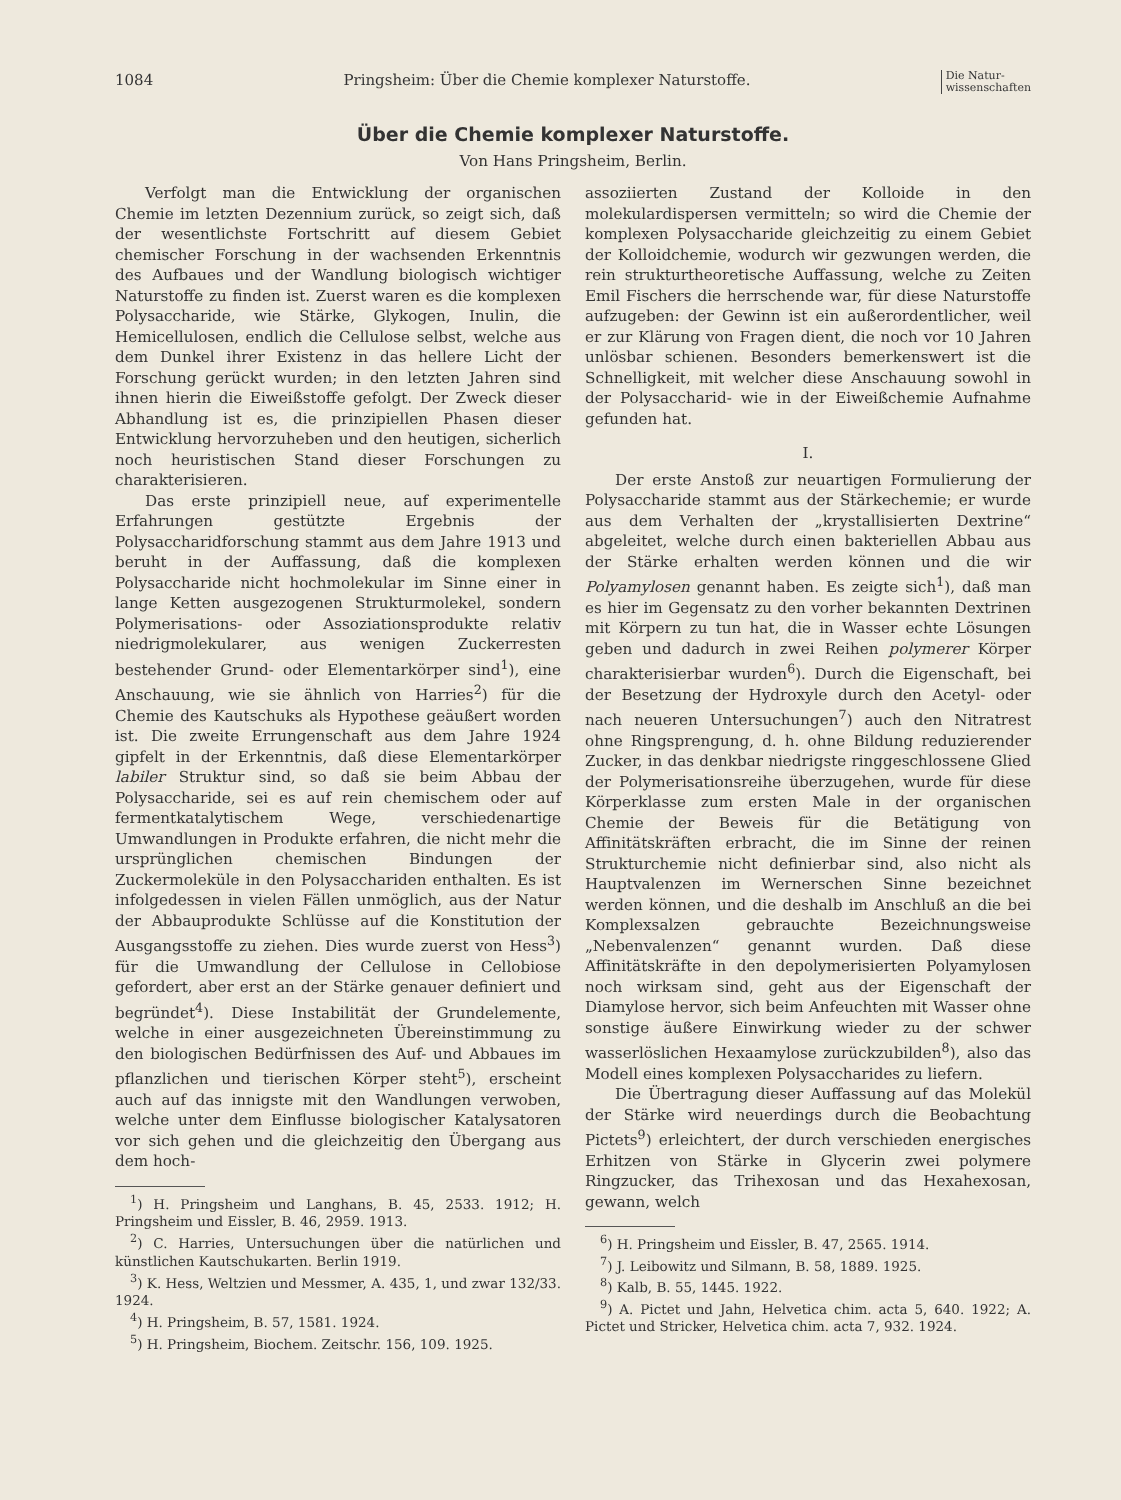1084 Pringsheim: Über die Chemie komplexer Naturstoffe. Die Natur-
wissenschaften
Über die Chemie komplexer Naturstoffe.
Von Hans Pringsheim, Berlin.
Verfolgt man die Entwicklung der organischen Chemie im letzten Dezennium zurück, so zeigt sich, daß der wesentlichste Fortschritt auf diesem Gebiet chemischer Forschung in der wachsenden Erkenntnis des Aufbaues und der Wandlung biologisch wichtiger Naturstoffe zu finden ist. Zuerst waren es die komplexen Polysaccharide, wie Stärke, Glykogen, Inulin, die Hemicellulosen, endlich die Cellulose selbst, welche aus dem Dunkel ihrer Existenz in das hellere Licht der Forschung gerückt wurden; in den letzten Jahren sind ihnen hierin die Eiweißstoffe gefolgt. Der Zweck dieser Abhandlung ist es, die prinzipiellen Phasen dieser Entwicklung hervorzuheben und den heutigen, sicherlich noch heuristischen Stand dieser Forschungen zu charakterisieren.
Das erste prinzipiell neue, auf experimentelle Erfahrungen gestützte Ergebnis der Polysaccharidforschung stammt aus dem Jahre 1913 und beruht in der Auffassung, daß die komplexen Polysaccharide nicht hochmolekular im Sinne einer in lange Ketten ausgezogenen Strukturmolekel, sondern Polymerisations- oder Assoziationsprodukte relativ niedrigmolekularer, aus wenigen Zuckerresten bestehender Grund- oder Elementarkörper sind<sup>1</sup>), eine Anschauung, wie sie ähnlich von Harries<sup>2</sup>) für die Chemie des Kautschuks als Hypothese geäußert worden ist. Die zweite Errungenschaft aus dem Jahre 1924 gipfelt in der Erkenntnis, daß diese Elementarkörper labiler Struktur sind, so daß sie beim Abbau der Polysaccharide, sei es auf rein chemischem oder auf fermentkatalytischem Wege, verschiedenartige Umwandlungen in Produkte erfahren, die nicht mehr die ursprünglichen chemischen Bindungen der Zuckermoleküle in den Polysacchariden enthalten. Es ist infolgedessen in vielen Fällen unmöglich, aus der Natur der Abbauprodukte Schlüsse auf die Konstitution der Ausgangsstoffe zu ziehen. Dies wurde zuerst von Hess<sup>3</sup>) für die Umwandlung der Cellulose in Cellobiose gefordert, aber erst an der Stärke genauer definiert und begründet<sup>4</sup>). Diese Instabilität der Grundelemente, welche in einer ausgezeichneten Übereinstimmung zu den biologischen Bedürfnissen des Auf- und Abbaues im pflanzlichen und tierischen Körper steht<sup>5</sup>), erscheint auch auf das innigste mit den Wandlungen verwoben, welche unter dem Einflusse biologischer Katalysatoren vor sich gehen und die gleichzeitig den Übergang aus dem hoch-
<sup>1</sup>) H. Pringsheim und Langhans, B. 45, 2533. 1912; H. Pringsheim und Eissler, B. 46, 2959. 1913.
<sup>2</sup>) C. Harries, Untersuchungen über die natürlichen und künstlichen Kautschukarten. Berlin 1919.
<sup>3</sup>) K. Hess, Weltzien und Messmer, A. 435, 1, und zwar 132/33. 1924.
<sup>4</sup>) H. Pringsheim, B. 57, 1581. 1924.
<sup>5</sup>) H. Pringsheim, Biochem. Zeitschr. 156, 109. 1925.
assoziierten Zustand der Kolloide in den molekulardispersen vermitteln; so wird die Chemie der komplexen Polysaccharide gleichzeitig zu einem Gebiet der Kolloidchemie, wodurch wir gezwungen werden, die rein strukturtheoretische Auffassung, welche zu Zeiten Emil Fischers die herrschende war, für diese Naturstoffe aufzugeben: der Gewinn ist ein außerordentlicher, weil er zur Klärung von Fragen dient, die noch vor 10 Jahren unlösbar schienen. Besonders bemerkenswert ist die Schnelligkeit, mit welcher diese Anschauung sowohl in der Polysaccharid- wie in der Eiweißchemie Aufnahme gefunden hat.
I.
Der erste Anstoß zur neuartigen Formulierung der Polysaccharide stammt aus der Stärkechemie; er wurde aus dem Verhalten der „krystallisierten Dextrine“ abgeleitet, welche durch einen bakteriellen Abbau aus der Stärke erhalten werden können und die wir Polyamylosen genannt haben. Es zeigte sich<sup>1</sup>), daß man es hier im Gegensatz zu den vorher bekannten Dextrinen mit Körpern zu tun hat, die in Wasser echte Lösungen geben und dadurch in zwei Reihen polymerer Körper charakterisierbar wurden<sup>6</sup>). Durch die Eigenschaft, bei der Besetzung der Hydroxyle durch den Acetyl- oder nach neueren Untersuchungen<sup>7</sup>) auch den Nitratrest ohne Ringsprengung, d. h. ohne Bildung reduzierender Zucker, in das denkbar niedrigste ringgeschlossene Glied der Polymerisationsreihe überzugehen, wurde für diese Körperklasse zum ersten Male in der organischen Chemie der Beweis für die Betätigung von Affinitätskräften erbracht, die im Sinne der reinen Strukturchemie nicht definierbar sind, also nicht als Hauptvalenzen im Wernerschen Sinne bezeichnet werden können, und die deshalb im Anschluß an die bei Komplexsalzen gebrauchte Bezeichnungsweise „Nebenvalenzen“ genannt wurden. Daß diese Affinitätskräfte in den depolymerisierten Polyamylosen noch wirksam sind, geht aus der Eigenschaft der Diamylose hervor, sich beim Anfeuchten mit Wasser ohne sonstige äußere Einwirkung wieder zu der schwer wasserlöslichen Hexaamylose zurückzubilden<sup>8</sup>), also das Modell eines komplexen Polysaccharides zu liefern.
Die Übertragung dieser Auffassung auf das Molekül der Stärke wird neuerdings durch die Beobachtung Pictets<sup>9</sup>) erleichtert, der durch verschieden energisches Erhitzen von Stärke in Glycerin zwei polymere Ringzucker, das Trihexosan und das Hexahexosan, gewann, welch
<sup>6</sup>) H. Pringsheim und Eissler, B. 47, 2565. 1914.
<sup>7</sup>) J. Leibowitz und Silmann, B. 58, 1889. 1925.
<sup>8</sup>) Kalb, B. 55, 1445. 1922.
<sup>9</sup>) A. Pictet und Jahn, Helvetica chim. acta 5, 640. 1922; A. Pictet und Stricker, Helvetica chim. acta 7, 932. 1924.